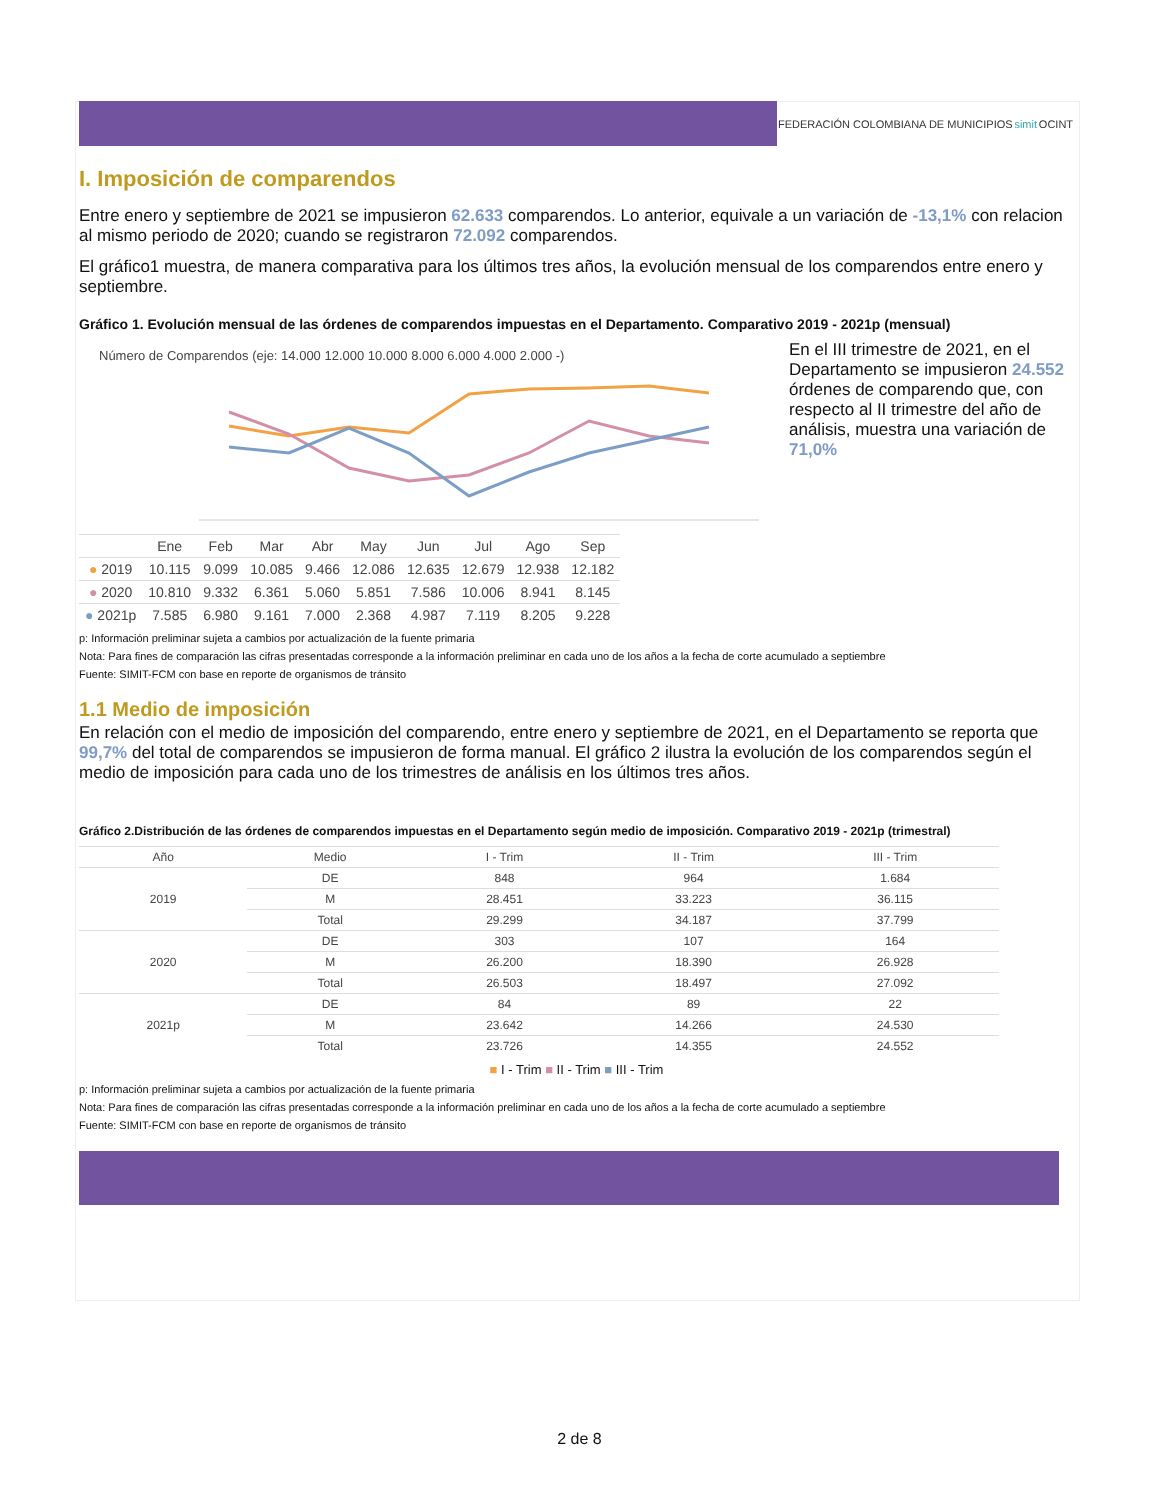FEDERACIÓN COLOMBIANA DE MUNICIPIOS simit OCINT
I. Imposición de comparendos
Entre enero y septiembre de 2021 se impusieron 62.633 comparendos. Lo anterior, equivale a un variación de -13,1% con relacion al mismo periodo de 2020; cuando se registraron 72.092 comparendos.
El gráfico1 muestra, de manera comparativa para los últimos tres años, la evolución mensual de los comparendos entre enero y septiembre.
Gráfico 1. Evolución mensual de las órdenes de comparendos impuestas en el Departamento. Comparativo 2019 - 2021p (mensual)
Número de Comparendos (eje: 14.000 12.000 10.000 8.000 6.000 4.000 2.000 -)
| | Ene | Feb | Mar | Abr | May | Jun | Jul | Ago | Sep |
| --- | --- | --- | --- | --- | --- | --- | --- | --- | --- |
| ● 2019 | 10.115 | 9.099 | 10.085 | 9.466 | 12.086 | 12.635 | 12.679 | 12.938 | 12.182 |
| ● 2020 | 10.810 | 9.332 | 6.361 | 5.060 | 5.851 | 7.586 | 10.006 | 8.941 | 8.145 |
| ● 2021p | 7.585 | 6.980 | 9.161 | 7.000 | 2.368 | 4.987 | 7.119 | 8.205 | 9.228 |
En el III trimestre de 2021, en el Departamento se impusieron 24.552 órdenes de comparendo que, con respecto al II trimestre del año de análisis, muestra una variación de 71,0%
p: Información preliminar sujeta a cambios por actualización de la fuente primaria
Nota: Para fines de comparación las cifras presentadas corresponde a la información preliminar en cada uno de los años a la fecha de corte acumulado a septiembre
Fuente: SIMIT-FCM con base en reporte de organismos de tránsito
1.1 Medio de imposición
En relación con el medio de imposición del comparendo, entre enero y septiembre de 2021, en el Departamento se reporta que 99,7% del total de comparendos se impusieron de forma manual. El gráfico 2 ilustra la evolución de los comparendos según el medio de imposición para cada uno de los trimestres de análisis en los últimos tres años.
Gráfico 2.Distribución de las órdenes de comparendos impuestas en el Departamento según medio de imposición. Comparativo 2019 - 2021p (trimestral)
| Año | Medio | I - Trim | II - Trim | III - Trim |
| --- | --- | --- | --- | --- |
| 2019 | DE | 848 | 964 | 1.684 |
| | M | 28.451 | 33.223 | 36.115 |
| | Total | 29.299 | 34.187 | 37.799 |
| 2020 | DE | 303 | 107 | 164 |
| | M | 26.200 | 18.390 | 26.928 |
| | Total | 26.503 | 18.497 | 27.092 |
| 2021p | DE | 84 | 89 | 22 |
| | M | 23.642 | 14.266 | 24.530 |
| | Total | 23.726 | 14.355 | 24.552 |
■ I - Trim ■ II - Trim ■ III - Trim
p: Información preliminar sujeta a cambios por actualización de la fuente primaria
Nota: Para fines de comparación las cifras presentadas corresponde a la información preliminar en cada uno de los años a la fecha de corte acumulado a septiembre
Fuente: SIMIT-FCM con base en reporte de organismos de tránsito
2 de 8